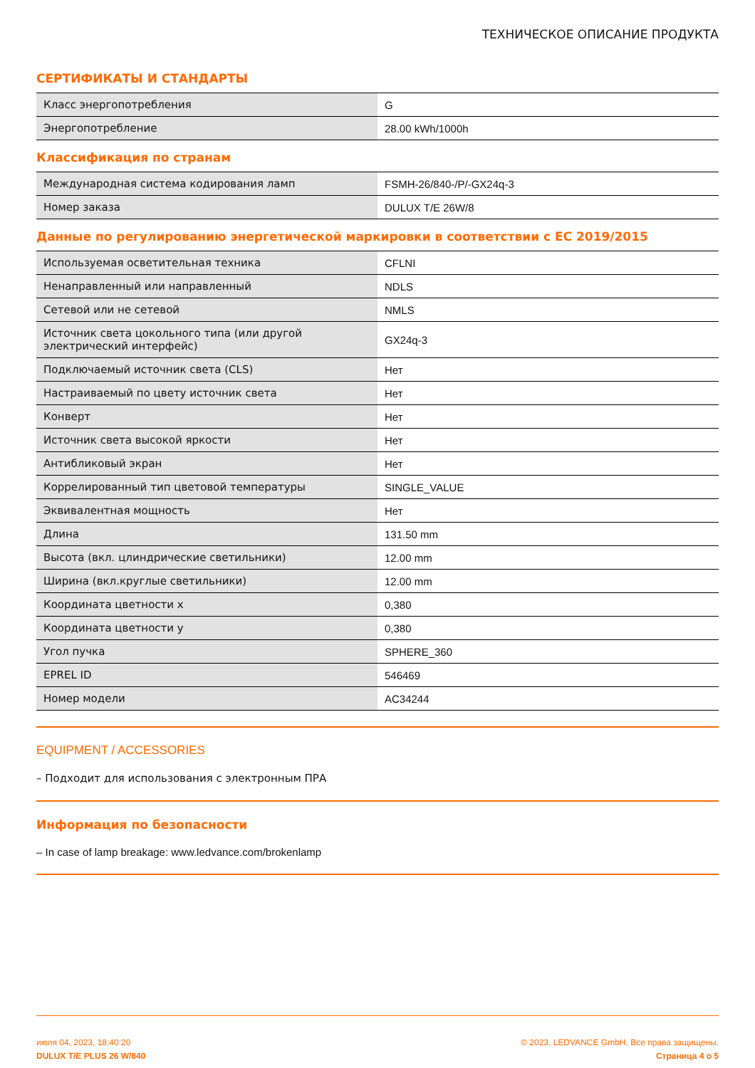ТЕХНИЧЕСКОЕ ОПИСАНИЕ ПРОДУКТА
СЕРТИФИКАТЫ И СТАНДАРТЫ
| Класс энергопотребления | G |
| Энергопотребление | 28.00 kWh/1000h |
Классификация по странам
| Международная система кодирования ламп | FSMH-26/840-/P/-GX24q-3 |
| Номер заказа | DULUX T/E 26W/8 |
Данные по регулированию энергетической маркировки в соответствии с ЕС 2019/2015
| Используемая осветительная техника | CFLNI |
| Ненаправленный или направленный | NDLS |
| Сетевой или не сетевой | NMLS |
| Источник света цокольного типа (или другой электрический интерфейс) | GX24q-3 |
| Подключаемый источник света (CLS) | Нет |
| Настраиваемый по цвету источник света | Нет |
| Конверт | Нет |
| Источник света высокой яркости | Нет |
| Антибликовый экран | Нет |
| Коррелированный тип цветовой температуры | SINGLE_VALUE |
| Эквивалентная мощность | Нет |
| Длина | 131.50 mm |
| Высота (вкл. цлиндрические светильники) | 12.00 mm |
| Ширина (вкл.круглые светильники) | 12.00 mm |
| Координата цветности x | 0,380 |
| Координата цветности y | 0,380 |
| Угол пучка | SPHERE_360 |
| EPREL ID | 546469 |
| Номер модели | AC34244 |
EQUIPMENT / ACCESSORIES
– Подходит для использования с электронным ПРА
Информация по безопасности
– In case of lamp breakage: www.ledvance.com/brokenlamp
июля 04, 2023, 18:40:20
DULUX T/E PLUS 26 W/840
© 2023, LEDVANCE GmbH. Все права защищены.
Страница 4 о 5